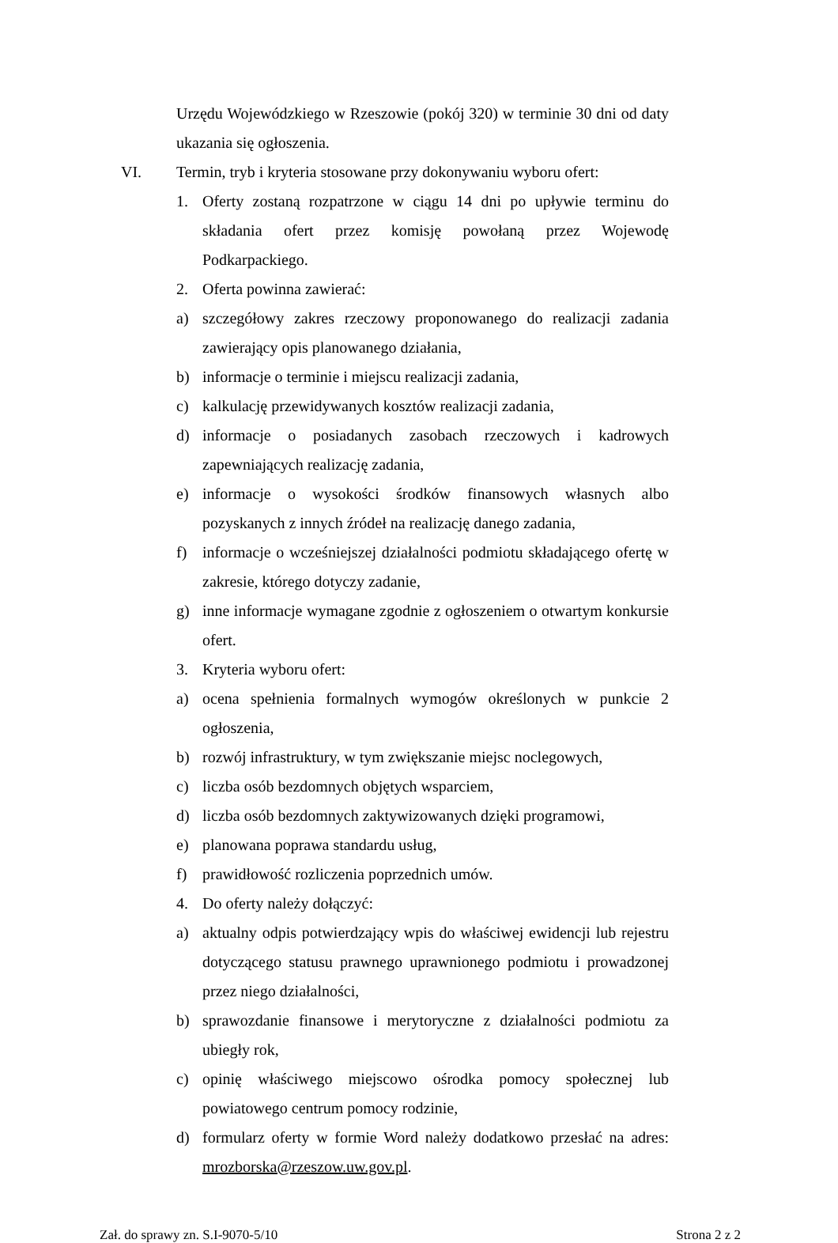Urzędu Wojewódzkiego w Rzeszowie (pokój 320) w terminie 30 dni od daty ukazania się ogłoszenia.
VI. Termin, tryb i kryteria stosowane przy dokonywaniu wyboru ofert:
1. Oferty zostaną rozpatrzone w ciągu 14 dni po upływie terminu do składania ofert przez komisję powołaną przez Wojewodę Podkarpackiego.
2. Oferta powinna zawierać:
a) szczegółowy zakres rzeczowy proponowanego do realizacji zadania zawierający opis planowanego działania,
b) informacje o terminie i miejscu realizacji zadania,
c) kalkulację przewidywanych kosztów realizacji zadania,
d) informacje o posiadanych zasobach rzeczowych i kadrowych zapewniających realizację zadania,
e) informacje o wysokości środków finansowych własnych albo pozyskanych z innych źródeł na realizację danego zadania,
f) informacje o wcześniejszej działalności podmiotu składającego ofertę w zakresie, którego dotyczy zadanie,
g) inne informacje wymagane zgodnie z ogłoszeniem o otwartym konkursie ofert.
3. Kryteria wyboru ofert:
a) ocena spełnienia formalnych wymogów określonych w punkcie 2 ogłoszenia,
b) rozwój infrastruktury, w tym zwiększanie miejsc noclegowych,
c) liczba osób bezdomnych objętych wsparciem,
d) liczba osób bezdomnych zaktywizowanych dzięki programowi,
e) planowana poprawa standardu usług,
f) prawidłowość rozliczenia poprzednich umów.
4. Do oferty należy dołączyć:
a) aktualny odpis potwierdzający wpis do właściwej ewidencji lub rejestru dotyczącego statusu prawnego uprawnionego podmiotu i prowadzonej przez niego działalności,
b) sprawozdanie finansowe i merytoryczne z działalności podmiotu za ubiegły rok,
c) opinię właściwego miejscowo ośrodka pomocy społecznej lub powiatowego centrum pomocy rodzinie,
d) formularz oferty w formie Word należy dodatkowo przesłać na adres: mrozborska@rzeszow.uw.gov.pl.
Zał. do sprawy zn. S.I-9070-5/10 Strona 2 z 2